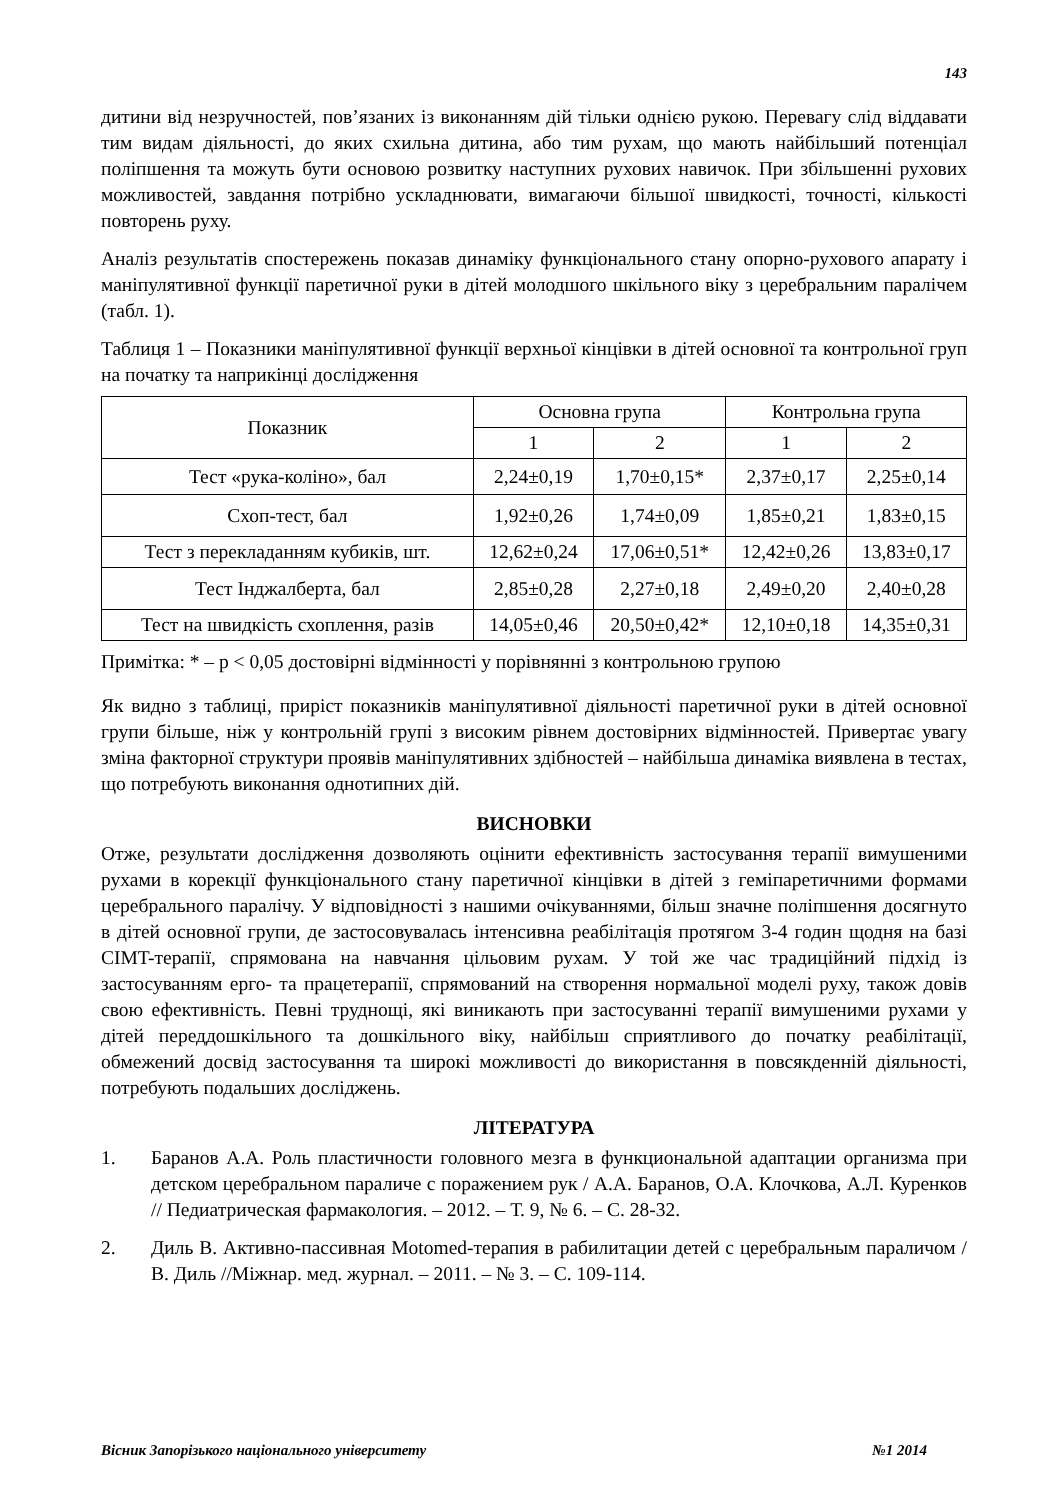143
дитини від незручностей, пов’язаних із виконанням дій тільки однією рукою. Перевагу слід віддавати тим видам діяльності, до яких схильна дитина, або тим рухам, що мають найбільший потенціал поліпшення та можуть бути основою розвитку наступних рухових навичок. При збільшенні рухових можливостей, завдання потрібно ускладнювати, вимагаючи більшої швидкості, точності, кількості повторень руху.
Аналіз результатів спостережень показав динаміку функціонального стану опорно-рухового апарату і маніпулятивної функції паретичної руки в дітей молодшого шкільного віку з церебральним паралічем (табл. 1).
Таблиця 1 – Показники маніпулятивної функції верхньої кінцівки в дітей основної та контрольної груп на початку та наприкінці дослідження
| Показник | Основна група | | Контрольна група | |
| --- | --- | --- | --- | --- |
| | 1 | 2 | 1 | 2 |
| Тест «рука-коліно», бал | 2,24±0,19 | 1,70±0,15* | 2,37±0,17 | 2,25±0,14 |
| Схоп-тест, бал | 1,92±0,26 | 1,74±0,09 | 1,85±0,21 | 1,83±0,15 |
| Тест з перекладанням кубиків, шт. | 12,62±0,24 | 17,06±0,51* | 12,42±0,26 | 13,83±0,17 |
| Тест Інджалберта, бал | 2,85±0,28 | 2,27±0,18 | 2,49±0,20 | 2,40±0,28 |
| Тест на швидкість схоплення, разів | 14,05±0,46 | 20,50±0,42* | 12,10±0,18 | 14,35±0,31 |
Примітка: * – p < 0,05 достовірні відмінності у порівнянні з контрольною групою
Як видно з таблиці, приріст показників маніпулятивної діяльності паретичної руки в дітей основної групи більше, ніж у контрольній групі з високим рівнем достовірних відмінностей. Привертає увагу зміна факторної структури проявів маніпулятивних здібностей – найбільша динаміка виявлена в тестах, що потребують виконання однотипних дій.
ВИСНОВКИ
Отже, результати дослідження дозволяють оцінити ефективність застосування терапії вимушеними рухами в корекції функціонального стану паретичної кінцівки в дітей з геміпаретичними формами церебрального паралічу. У відповідності з нашими очікуваннями, більш значне поліпшення досягнуто в дітей основної групи, де застосовувалась інтенсивна реабілітація протягом 3-4 годин щодня на базі CIMT-терапії, спрямована на навчання цільовим рухам. У той же час традиційний підхід із застосуванням ерго- та працетерапії, спрямований на створення нормальної моделі руху, також довів свою ефективність. Певні труднощі, які виникають при застосуванні терапії вимушеними рухами у дітей переддошкільного та дошкільного віку, найбільш сприятливого до початку реабілітації, обмежений досвід застосування та широкі можливості до використання в повсякденній діяльності, потребують подальших досліджень.
ЛІТЕРАТУРА
1. Баранов А.А. Роль пластичности головного мезга в функциональной адаптации организма при детском церебральном параличе с поражением рук / А.А. Баранов, О.А. Клочкова, А.Л. Куренков // Педиатрическая фармакология. – 2012. – Т. 9, № 6. – С. 28-32.
2. Диль В. Активно-пассивная Motomed-терапия в рабилитации детей с церебральным параличом / В. Диль //Міжнар. мед. журнал. – 2011. – № 3. – С. 109-114.
Вісник Запорізького національного університету №1 2014